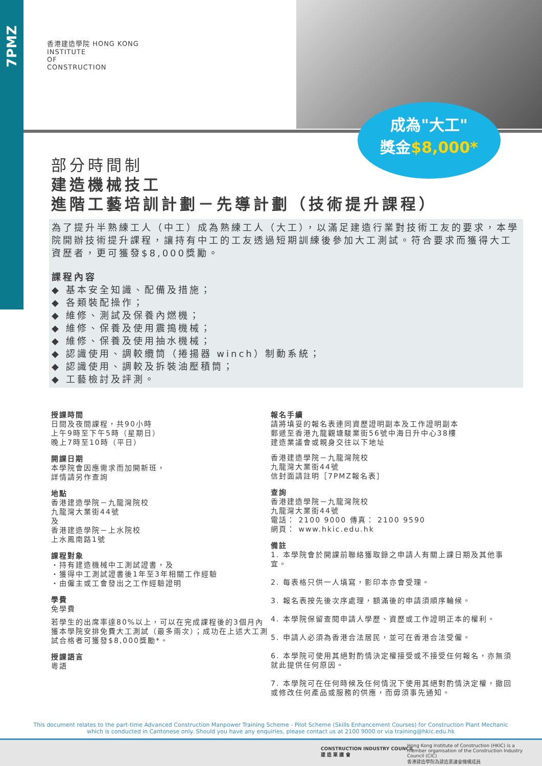7PMZ
香港建造學院 HONG KONG
INSTITUTE
OF
CONSTRUCTION
成為"大工"
獎金$8,000*
部分時間制
建造機械技工
進階工藝培訓計劃－先導計劃（技術提升課程）
為了提升半熟練工人（中工）成為熟練工人（大工），以滿足建造行業對技術工友的要求，本學院開辦技術提升課程，讓持有中工的工友透過短期訓練後參加大工測試。符合要求而獲得大工資歷者，更可獲發$8,000獎勵。
課程內容
◆ 基本安全知識、配備及措施；
◆ 各類裝配操作；
◆ 維修、測試及保養內燃機；
◆ 維修、保養及使用震搗機械；
◆ 維修、保養及使用抽水機械；
◆ 認識使用、調較纜筒（捲揚器 winch）制動系統；
◆ 認識使用、調較及拆裝油壓積筒；
◆ 工藝檢討及評測。
授課時間
日間及夜間課程，共90小時
上午9時至下午5時（星期日）
晚上7時至10時（平日）
開課日期
本學院會因應需求而加開新班，
詳情請另作查詢
地點
香港建造學院－九龍灣院校
九龍灣大業街44號
及
香港建造學院－上水院校
上水鳳南路1號
課程對象
・持有建造機械中工測試證書，及
・獲得中工測試證書後1年至3年相關工作經驗
・由僱主或工會發出之工作經驗證明
學費
免學費
若學生的出席率達80%以上，可以在完成課程後的3個月內獲本學院安排免費大工測試（最多兩次）；成功在上述大工測試合格者可獲發$8,000獎勵*。
授課語言
粵語
報名手續
請將填妥的報名表連同資歷證明副本及工作證明副本
郵遞至香港九龍觀塘駿業街56號中海日升中心38樓
建造業議會或親身交往以下地址
香港建造學院－九龍灣院校
九龍灣大業街44號
信封面請註明［7PMZ報名表］
查詢
香港建造學院－九龍灣院校
九龍灣大業街44號
電話： 2100 9000 傳真： 2100 9590
網頁： www.hkic.edu.hk
備註
1. 本學院會於開課前聯絡獲取錄之申請人有關上課日期及其他事宜。
2. 每表格只供一人填寫，影印本亦會受理。
3. 報名表按先後次序處理，額滿後的申請須順序輪候。
4. 本學院保留查閱申請人學歷、資歷或工作證明正本的權利。
5. 申請人必須為香港合法居民，並可在香港合法受僱。
6. 本學院可使用其絕對酌情決定權接受或不接受任何報名，亦無須就此提供任何原因。
7. 本學院可在任何時候及任何情況下使用其絕對酌情決定權，撤回或修改任何產品或服務的供應，而毋須事先通知。
This document relates to the part-time Advanced Construction Manpower Training Scheme - Pilot Scheme (Skills Enhancement Courses) for Construction Plant Mechanic
which is conducted in Cantonese only. Should you have any enquiries, please contact us at 2100 9000 or via training@hkic.edu.hk
CONSTRUCTION INDUSTRY COUNCIL
建 造 業 議 會
Hong Kong Institute of Construction (HKIC) is a member organisation of the Construction Industry Council (CIC)
香港建造學院為建造業議會機構成員